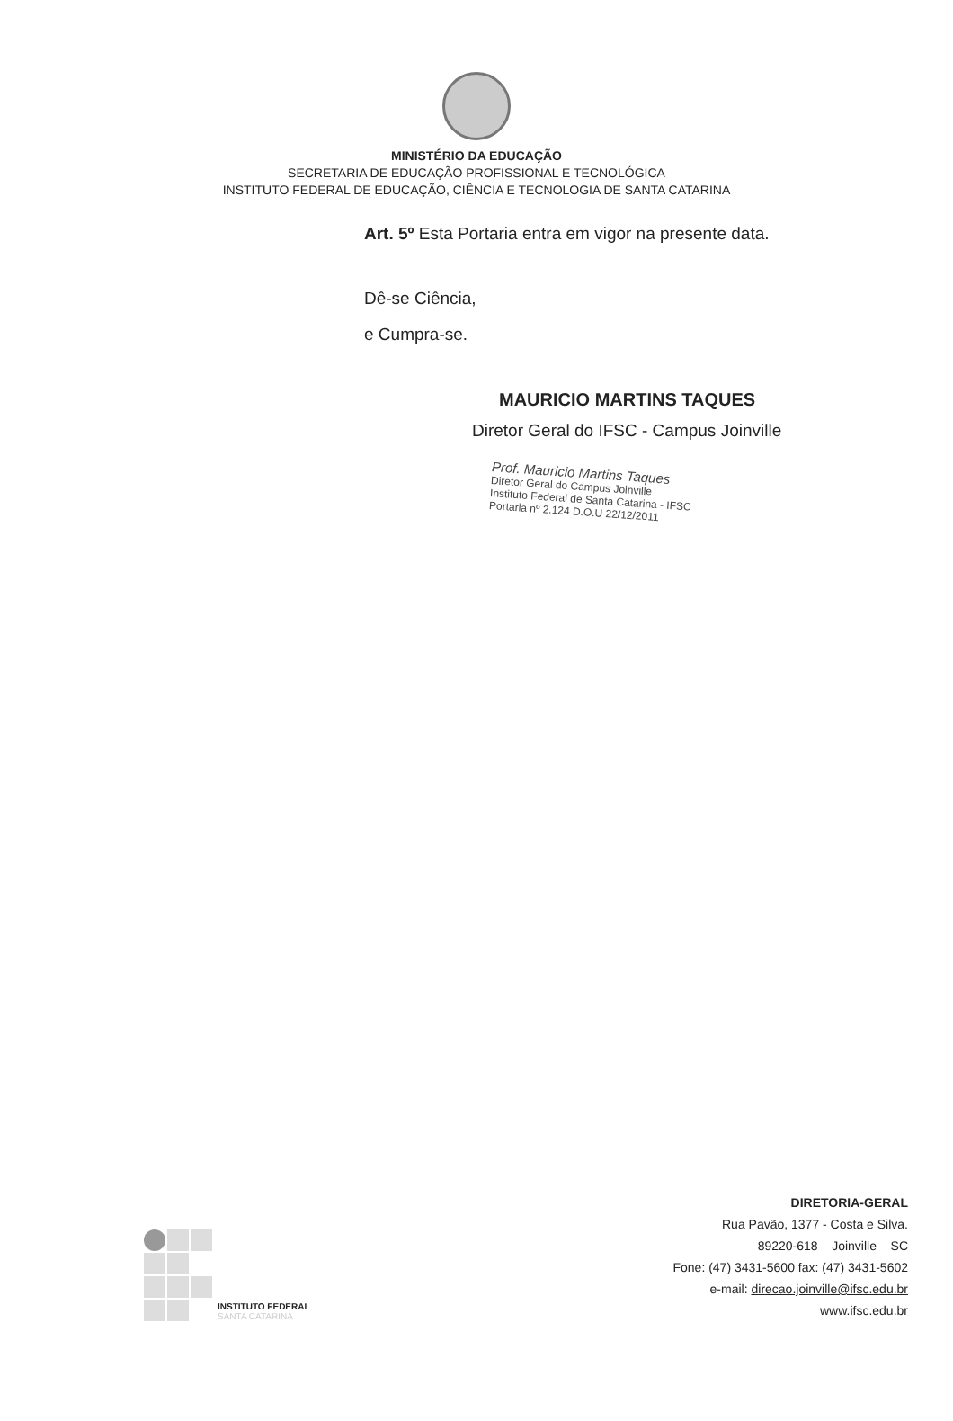MINISTÉRIO DA EDUCAÇÃO
SECRETARIA DE EDUCAÇÃO PROFISSIONAL E TECNOLÓGICA
INSTITUTO FEDERAL DE EDUCAÇÃO, CIÊNCIA E TECNOLOGIA DE SANTA CATARINA
Art. 5º Esta Portaria entra em vigor na presente data.
Dê-se Ciência,
e Cumpra-se.
MAURICIO MARTINS TAQUES
Diretor Geral do IFSC - Campus Joinville
Prof. Mauricio Martins Taques
Diretor Geral do Campus Joinville
Instituto Federal de Santa Catarina - IFSC
Portaria nº 2.124 D.O.U 22/12/2011
INSTITUTO FEDERAL
SANTA CATARINA
DIRETORIA-GERAL
Rua Pavão, 1377 - Costa e Silva.
89220-618 – Joinville – SC
Fone: (47) 3431-5600 fax: (47) 3431-5602
e-mail: direcao.joinville@ifsc.edu.br
www.ifsc.edu.br